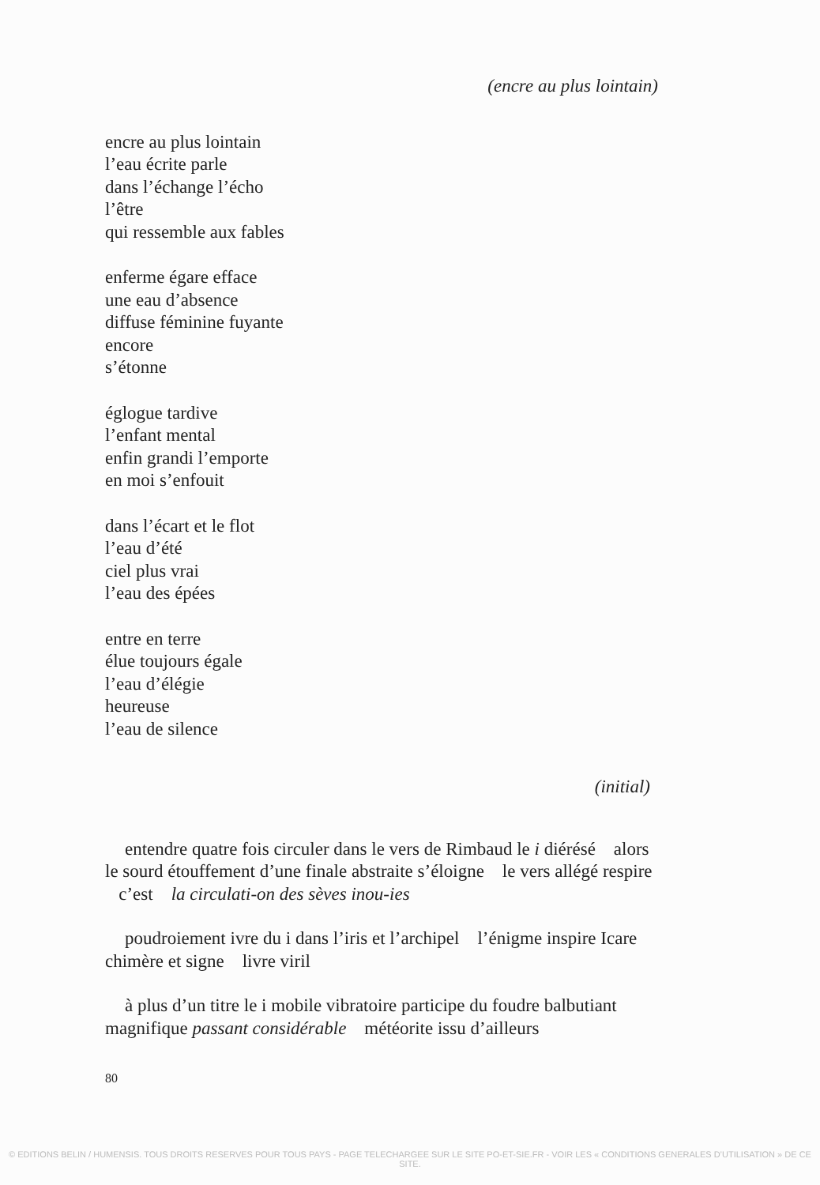(encre au plus lointain)
encre au plus lointain
l’eau écrite parle
dans l’échange l’écho
l’être
qui ressemble aux fables
enferme égare efface
une eau d’absence
diffuse féminine fuyante
encore
s’étonne
églogue tardive
l’enfant mental
enfin grandi l’emporte
en moi s’enfouit
dans l’écart et le flot
l’eau d’été
ciel plus vrai
l’eau des épées
entre en terre
élue toujours égale
l’eau d’élégie
heureuse
l’eau de silence
(initial)
entendre quatre fois circuler dans le vers de Rimbaud le i diérésé alors le sourd étouffement d’une finale abstraite s’éloigne le vers allégé respire c’est la circulati-on des sèves inou-ies
poudroiement ivre du i dans l’iris et l’archipel l’énigme inspire Icare chimère et signe livre viril
à plus d’un titre le i mobile vibratoire participe du foudre balbutiant magnifique passant considérable météorite issu d’ailleurs
80
© EDITIONS BELIN / HUMENSIS. TOUS DROITS RESERVES POUR TOUS PAYS - PAGE TELECHARGEE SUR LE SITE PO-ET-SIE.FR - VOIR LES « CONDITIONS GENERALES D’UTILISATION » DE CE SITE.